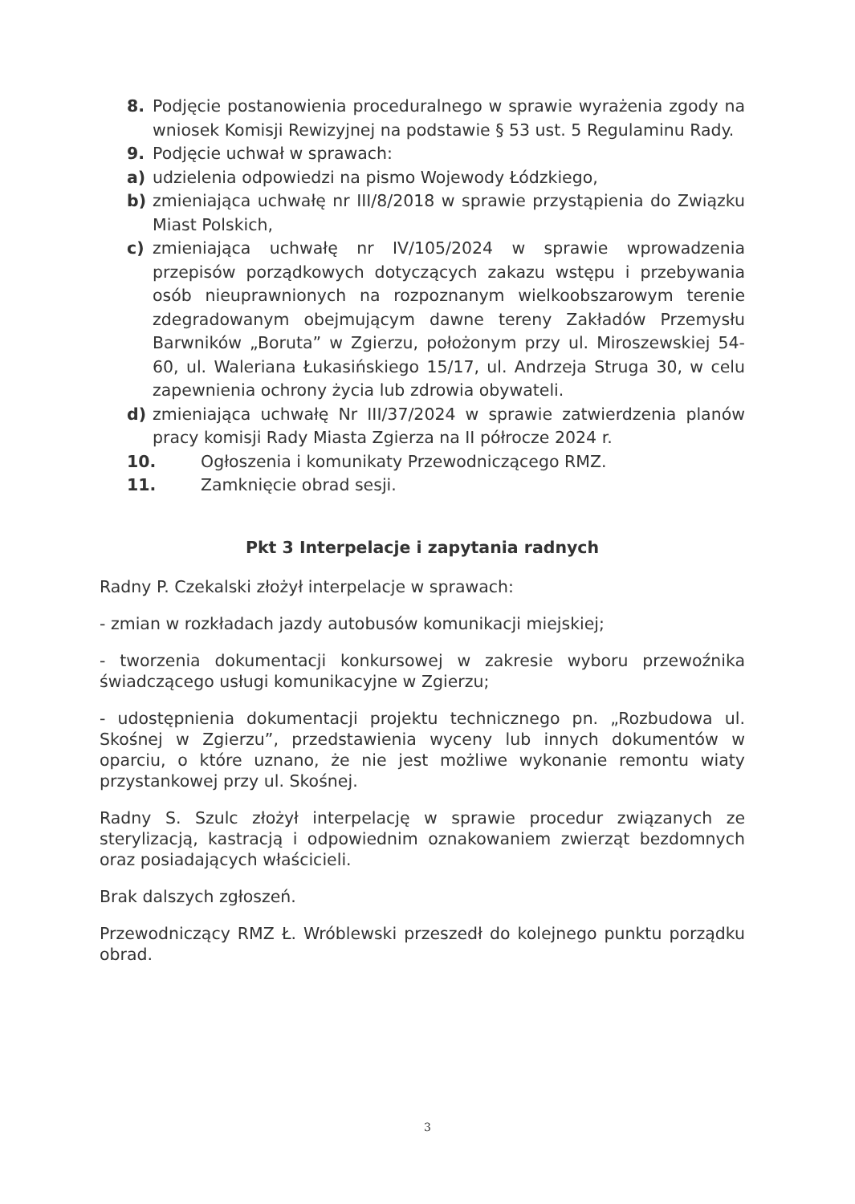8. Podjęcie postanowienia proceduralnego w sprawie wyrażenia zgody na wniosek Komisji Rewizyjnej na podstawie § 53 ust. 5 Regulaminu Rady.
9. Podjęcie uchwał w sprawach:
a) udzielenia odpowiedzi na pismo Wojewody Łódzkiego,
b) zmieniająca uchwałę nr III/8/2018 w sprawie przystąpienia do Związku Miast Polskich,
c) zmieniająca uchwałę nr IV/105/2024 w sprawie wprowadzenia przepisów porządkowych dotyczących zakazu wstępu i przebywania osób nieuprawnionych na rozpoznanym wielkoobszarowym terenie zdegradowanym obejmującym dawne tereny Zakładów Przemysłu Barwników „Boruta” w Zgierzu, położonym przy ul. Miroszewskiej 54- 60, ul. Waleriana Łukasińskiego 15/17, ul. Andrzeja Struga 30, w celu zapewnienia ochrony życia lub zdrowia obywateli.
d) zmieniająca uchwałę Nr III/37/2024 w sprawie zatwierdzenia planów pracy komisji Rady Miasta Zgierza na II półrocze 2024 r.
10. Ogłoszenia i komunikaty Przewodniczącego RMZ.
11. Zamknięcie obrad sesji.
Pkt 3 Interpelacje i zapytania radnych
Radny P. Czekalski złożył interpelacje w sprawach:
- zmian w rozkładach jazdy autobusów komunikacji miejskiej;
- tworzenia dokumentacji konkursowej w zakresie wyboru przewoźnika świadczącego usługi komunikacyjne w Zgierzu;
- udostępnienia dokumentacji projektu technicznego pn. „Rozbudowa ul. Skośnej w Zgierzu”, przedstawienia wyceny lub innych dokumentów w oparciu, o które uznano, że nie jest możliwe wykonanie remontu wiaty przystankowej przy ul. Skośnej.
Radny S. Szulc złożył interpelację w sprawie procedur związanych ze sterylizacją, kastracją i odpowiednim oznakowaniem zwierząt bezdomnych oraz posiadających właścicieli.
Brak dalszych zgłoszeń.
Przewodniczący RMZ Ł. Wróblewski przeszedł do kolejnego punktu porządku obrad.
3